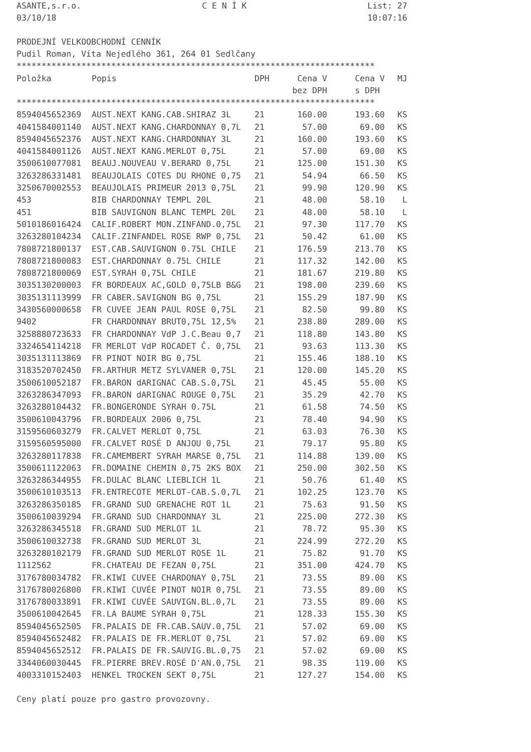ASANTE,s.r.o. C E N Í K List: 27
03/10/18 10:07:16
PRODEJNÍ VELKOOBCHODNÍ CENNÍK
Pudil Roman, Víta Nejedlého 361, 264 01 Sedlčany
************************************************************************
| Položka | Popis | DPH | Cena V | Cena V | MJ |
| --- | --- | --- | --- | --- | --- |
| | | | bez DPH | s DPH | |
************************************************************************
| 8594045652369 | AUST.NEXT KANG.CAB.SHIRAZ 3L | 21 | 160.00 | 193.60 | KS |
| 4041584001140 | AUST.NEXT KANG.CHARDONNAY 0,7L | 21 | 57.00 | 69.00 | KS |
| 8594045652376 | AUST.NEXT KANG.CHARDONNAY 3L | 21 | 160.00 | 193.60 | KS |
| 4041584001126 | AUST.NEXT KANG.MERLOT 0,75L | 21 | 57.00 | 69.00 | KS |
| 3500610077081 | BEAUJ.NOUVEAU V.BERARD 0,75L | 21 | 125.00 | 151.30 | KS |
| 3263286331481 | BEAUJOLAIS COTES DU RHONE 0,75 | 21 | 54.94 | 66.50 | KS |
| 3250670002553 | BEAUJOLAIS PRIMEUR 2013 0,75L | 21 | 99.90 | 120.90 | KS |
| 453 | BIB CHARDONNAY TEMPL 20L | 21 | 48.00 | 58.10 | L |
| 451 | BIB SAUVIGNON BLANC TEMPL 20L | 21 | 48.00 | 58.10 | L |
| 5010186016424 | CALIF.ROBERT MON.ZINFAND.0,75L | 21 | 97.30 | 117.70 | KS |
| 3263280104234 | CALIF.ZINFANDEL ROSE RWP 0,75L | 21 | 50.42 | 61.00 | KS |
| 7808721800137 | EST.CAB.SAUVIGNON 0.75L CHILE | 21 | 176.59 | 213.70 | KS |
| 7808721800083 | EST.CHARDONNAY 0.75L CHILE | 21 | 117.32 | 142.00 | KS |
| 7808721800069 | EST.SYRAH 0,75L CHILE | 21 | 181.67 | 219.80 | KS |
| 3035130200003 | FR BORDEAUX AC,GOLD 0,75LB B&G | 21 | 198.00 | 239.60 | KS |
| 3035131113999 | FR CABER.SAVIGNON BG 0,75L | 21 | 155.29 | 187.90 | KS |
| 3430560000658 | FR CUVEE JEAN PAUL ROSE 0,75L | 21 | 82.50 | 99.80 | KS |
| 9402 | FR CHARDONNAY BRUT0,75L 12,5% | 21 | 238.80 | 289.00 | KS |
| 3258880723633 | FR CHARDONNAY VdP J.C.Beau 0,7 | 21 | 118.80 | 143.80 | KS |
| 3324654114218 | FR MERLOT VdP ROCADET Č. 0,75L | 21 | 93.63 | 113.30 | KS |
| 3035131113869 | FR PINOT NOIR BG 0,75L | 21 | 155.46 | 188.10 | KS |
| 3183520702450 | FR.ARTHUR METZ SYLVANER 0,75L | 21 | 120.00 | 145.20 | KS |
| 3500610052187 | FR.BARON dARIGNAC CAB.S.0,75L | 21 | 45.45 | 55.00 | KS |
| 3263286347093 | FR.BARON dARIGNAC ROUGE 0,75L | 21 | 35.29 | 42.70 | KS |
| 3263280104432 | FR.BONGERONDE SYRAH 0.75L | 21 | 61.58 | 74.50 | KS |
| 3500610043796 | FR.BORDEAUX 2006 0,75L | 21 | 78.40 | 94.90 | KS |
| 3159560603279 | FR.CALVET MERLOT 0,75L | 21 | 63.03 | 76.30 | KS |
| 3159560595000 | FR.CALVET ROSÉ D ANJOU 0,75L | 21 | 79.17 | 95.80 | KS |
| 3263280117838 | FR.CAMEMBERT SYRAH MARSE 0,75L | 21 | 114.88 | 139.00 | KS |
| 3500611122063 | FR.DOMAINE CHEMIN 0,75 2KS BOX | 21 | 250.00 | 302.50 | KS |
| 3263286344955 | FR.DULAC BLANC LIEBLICH 1L | 21 | 50.76 | 61.40 | KS |
| 3500610103513 | FR.ENTRECOTE MERLOT-CAB.S.0,7L | 21 | 102.25 | 123.70 | KS |
| 3263286350185 | FR.GRAND SUD GRENACHE ROT 1L | 21 | 75.63 | 91.50 | KS |
| 3500610039294 | FR.GRAND SUD CHARDONNAY 3L | 21 | 225.00 | 272.30 | KS |
| 3263286345518 | FR.GRAND SUD MERLOT 1L | 21 | 78.72 | 95.30 | KS |
| 3500610032738 | FR.GRAND SUD MERLOT 3L | 21 | 224.99 | 272.20 | KS |
| 3263280102179 | FR.GRAND SUD MERLOT ROSE 1L | 21 | 75.82 | 91.70 | KS |
| 1112562 | FR.CHATEAU DE FEZAN 0,75L | 21 | 351.00 | 424.70 | KS |
| 3176780034782 | FR.KIWI CUVEE CHARDONAY 0,75L | 21 | 73.55 | 89.00 | KS |
| 3176780026800 | FR.KIWI CUVÉE PINOT NOIR 0,75L | 21 | 73.55 | 89.00 | KS |
| 3176780033891 | FR.KIWI CUVÉE SAUVIGN.BL.0,7L | 21 | 73.55 | 89.00 | KS |
| 3500610042645 | FR.LA BAUME SYRAH 0,75L | 21 | 128.33 | 155.30 | KS |
| 8594045652505 | FR.PALAIS DE FR.CAB.SAUV.0,75L | 21 | 57.02 | 69.00 | KS |
| 8594045652482 | FR.PALAIS DE FR.MERLOT 0,75L | 21 | 57.02 | 69.00 | KS |
| 8594045652512 | FR.PALAIS DE FR.SAUVIG.BL.0,75 | 21 | 57.02 | 69.00 | KS |
| 3344060030445 | FR.PIERRE BREV.ROSÉ D'AN.0,75L | 21 | 98.35 | 119.00 | KS |
| 4003310152403 | HENKEL TROCKEN SEKT 0,75L | 21 | 127.27 | 154.00 | KS |
Ceny platí pouze pro gastro provozovny.